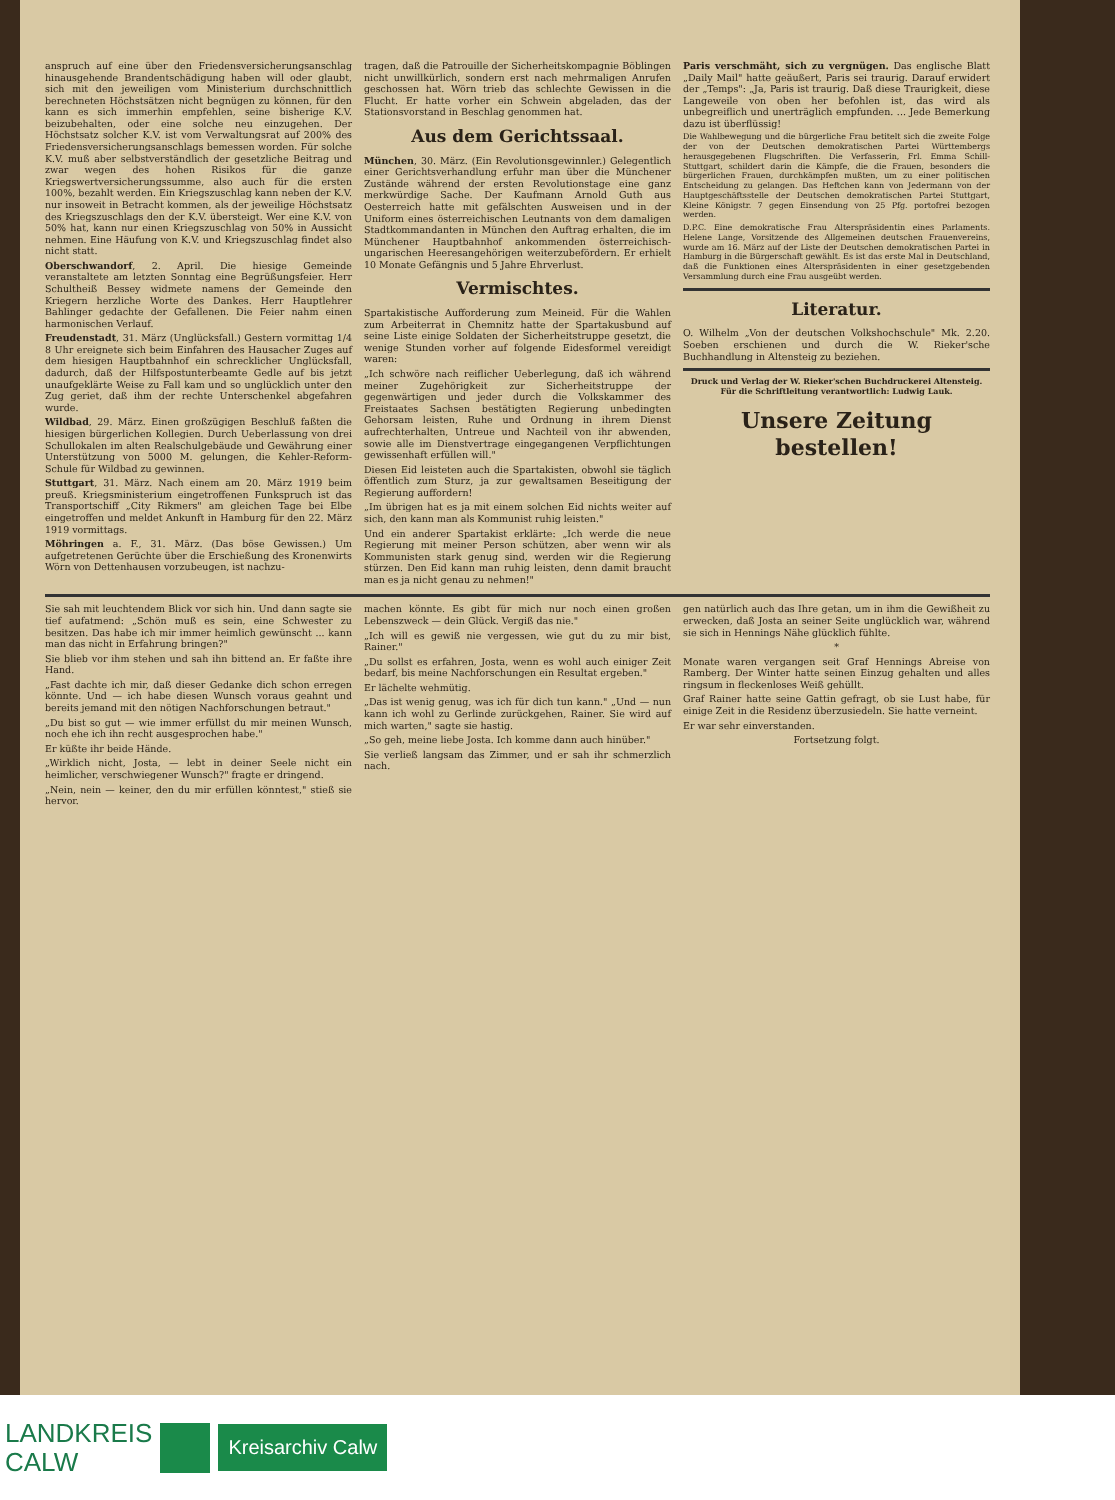anspruch auf eine über den Friedensversicherungsanschlag hinausgehende Brandentschädigung haben will oder glaubt, sich mit den jeweiligen vom Ministerium durchschnittlich berechneten Höchstsätzen nicht begnügen zu können, für den kann es sich immerhin empfehlen, seine bisherige K.V. beizubehalten, oder eine solche neu einzugehen. Der Höchstsatz solcher K.V. ist vom Verwaltungsrat auf 200% des Friedensversicherungsanschlags bemessen worden. Für solche K.V. muß aber selbstverständlich der gesetzliche Beitrag und zwar wegen des hohen Risikos für die ganze Kriegswertversicherungssumme, also auch für die ersten 100%, bezahlt werden. Ein Kriegszuschlag kann neben der K.V. nur insoweit in Betracht kommen, als der jeweilige Höchstsatz des Kriegszuschlags den der K.V. übersteigt. Wer eine K.V. von 50% hat, kann nur einen Kriegszuschlag von 50% in Aussicht nehmen. Eine Häufung von K.V. und Kriegszuschlag findet also nicht statt.
Oberschwandorf, 2. April. Die hiesige Gemeinde veranstaltete am letzten Sonntag eine Begrüßungsfeier. Herr Schultheiß Bessey widmete namens der Gemeinde den Kriegern herzliche Worte des Dankes. Herr Hauptlehrer Bahlinger gedachte der Gefallenen. Die Feier nahm einen harmonischen Verlauf.
Freudenstadt, 31. März (Unglücksfall.) Gestern vormittag 1/4 8 Uhr ereignete sich beim Einfahren des Hausacher Zuges auf dem hiesigen Hauptbahnhof ein schrecklicher Unglücksfall, dadurch, daß der Hilfspostunterbeamte Gedle auf bis jetzt unaufgeklärte Weise zu Fall kam und so unglücklich unter den Zug geriet, daß ihm der rechte Unterschenkel abgefahren wurde.
Wildbad, 29. März. Einen großzügigen Beschluß faßten die hiesigen bürgerlichen Kollegien. Durch Ueberlassung von drei Schullokalen im alten Realschulgebäude und Gewährung einer Unterstützung von 5000 M. gelungen, die Kehler-Reform-Schule für Wildbad zu gewinnen.
Stuttgart, 31. März. Nach einem am 20. März 1919 beim preuß. Kriegsministerium eingetroffenen Funkspruch ist das Transportschiff „City Rikmers" am gleichen Tage bei Elbe eingetroffen und meldet Ankunft in Hamburg für den 22. März 1919 vormittags.
Möhringen a. F., 31. März. (Das böse Gewissen.) Um aufgetretenen Gerüchte über die Erschießung des Kronenwirts Wörn von Dettenhausen vorzubeugen, ist nachzu-
tragen, daß die Patrouille der Sicherheitskompagnie Böblingen nicht unwillkürlich, sondern erst nach mehrmaligen Anrufen geschossen hat. Wörn trieb das schlechte Gewissen in die Flucht. Er hatte vorher ein Schwein abgeladen, das der Stationsvorstand in Beschlag genommen hat.
Aus dem Gerichtssaal.
München, 30. März. (Ein Revolutionsgewinnler.) Gelegentlich einer Gerichtsverhandlung erfuhr man über die Münchener Zustände während der ersten Revolutionstage eine ganz merkwürdige Sache. Der Kaufmann Arnold Guth aus Oesterreich hatte mit gefälschten Ausweisen und in der Uniform eines österreichischen Leutnants von dem damaligen Stadtkommandanten in München den Auftrag erhalten, die im Münchener Hauptbahnhof ankommenden österreichisch-ungarischen Heeresangehörigen weiterzubefördern. Er erhielt 10 Monate Gefängnis und 5 Jahre Ehrverlust.
Vermischtes.
Spartakistische Aufforderung zum Meineid. Für die Wahlen zum Arbeiterrat in Chemnitz hatte der Spartakusbund auf seine Liste einige Soldaten der Sicherheitstruppe gesetzt, die wenige Stunden vorher auf folgende Eidesformel vereidigt waren:
„Ich schwöre nach reiflicher Ueberlegung, daß ich während meiner Zugehörigkeit zur Sicherheitstruppe der gegenwärtigen und jeder durch die Volkskammer des Freistaates Sachsen bestätigten Regierung unbedingten Gehorsam leisten, Ruhe und Ordnung in ihrem Dienst aufrechterhalten, Untreue und Nachteil von ihr abwenden, sowie alle im Dienstvertrage eingegangenen Verpflichtungen gewissenhaft erfüllen will."
Diesen Eid leisteten auch die Spartakisten, obwohl sie täglich öffentlich zum Sturz, ja zur gewaltsamen Beseitigung der Regierung auffordern!
„Im übrigen hat es ja mit einem solchen Eid nichts weiter auf sich, den kann man als Kommunist ruhig leisten."
Und ein anderer Spartakist erklärte: „Ich werde die neue Regierung mit meiner Person schützen, aber wenn wir als Kommunisten stark genug sind, werden wir die Regierung stürzen. Den Eid kann man ruhig leisten, denn damit braucht man es ja nicht genau zu nehmen!"
Paris verschmäht, sich zu vergnügen. Das englische Blatt „Daily Mail" hatte geäußert, Paris sei traurig. Darauf erwidert der „Temps": „Ja, Paris ist traurig. Daß diese Traurigkeit, diese Langeweile von oben her befohlen ist, das wird als unbegreiflich und unerträglich empfunden. ... Jede Bemerkung dazu ist überflüssig!
Die Wahlbewegung und die bürgerliche Frau betitelt sich die zweite Folge der von der Deutschen demokratischen Partei Württembergs herausgegebenen Flugschriften. Die Verfasserin, Frl. Emma Schill-Stuttgart, schildert darin die Kämpfe, die die Frauen, besonders die bürgerlichen Frauen, durchkämpfen mußten, um zu einer politischen Entscheidung zu gelangen. Das Heftchen kann von Jedermann von der Hauptgeschäftsstelle der Deutschen demokratischen Partei Stuttgart, Kleine Königstr. 7 gegen Einsendung von 25 Pfg. portofrei bezogen werden.
D.P.C. Eine demokratische Frau Alterspräsidentin eines Parlaments. Helene Lange, Vorsitzende des Allgemeinen deutschen Frauenvereins, wurde am 16. März auf der Liste der Deutschen demokratischen Partei in Hamburg in die Bürgerschaft gewählt. Es ist das erste Mal in Deutschland, daß die Funktionen eines Alterspräsidenten in einer gesetzgebenden Versammlung durch eine Frau ausgeübt werden.
Literatur.
O. Wilhelm „Von der deutschen Volkshochschule" Mk. 2.20. Soeben erschienen und durch die W. Rieker'sche Buchhandlung in Altensteig zu beziehen.
Druck und Verlag der W. Rieker'schen Buchdruckerei Altensteig.
Für die Schriftleitung verantwortlich: Ludwig Lauk.
Unsere Zeitung bestellen!
Sie sah mit leuchtendem Blick vor sich hin. Und dann sagte sie tief aufatmend: „Schön muß es sein, eine Schwester zu besitzen. Das habe ich mir immer heimlich gewünscht ... kann man das nicht in Erfahrung bringen?"
Sie blieb vor ihm stehen und sah ihn bittend an. Er faßte ihre Hand.
„Fast dachte ich mir, daß dieser Gedanke dich schon erregen könnte. Und — ich habe diesen Wunsch voraus geahnt und bereits jemand mit den nötigen Nachforschungen betraut."
„Du bist so gut — wie immer erfüllst du mir meinen Wunsch, noch ehe ich ihn recht ausgesprochen habe."
Er küßte ihr beide Hände.
„Wirklich nicht, Josta, — lebt in deiner Seele nicht ein heimlicher, verschwiegener Wunsch?" fragte er dringend.
„Nein, nein — keiner, den du mir erfüllen könntest," stieß sie hervor.
machen könnte. Es gibt für mich nur noch einen großen Lebenszweck — dein Glück. Vergiß das nie."
„Ich will es gewiß nie vergessen, wie gut du zu mir bist, Rainer."
„Du sollst es erfahren, Josta, wenn es wohl auch einiger Zeit bedarf, bis meine Nachforschungen ein Resultat ergeben."
Er lächelte wehmütig.
„Das ist wenig genug, was ich für dich tun kann." „Und — nun kann ich wohl zu Gerlinde zurückgehen, Rainer. Sie wird auf mich warten," sagte sie hastig.
„So geh, meine liebe Josta. Ich komme dann auch hinüber."
Sie verließ langsam das Zimmer, und er sah ihr schmerzlich nach.
gen natürlich auch das Ihre getan, um in ihm die Gewißheit zu erwecken, daß Josta an seiner Seite unglücklich war, während sie sich in Hennings Nähe glücklich fühlte.
*
Monate waren vergangen seit Graf Hennings Abreise von Ramberg. Der Winter hatte seinen Einzug gehalten und alles ringsum in fleckenloses Weiß gehüllt.
Graf Rainer hatte seine Gattin gefragt, ob sie Lust habe, für einige Zeit in die Residenz überzusiedeln. Sie hatte verneint.
Er war sehr einverstanden.
Fortsetzung folgt.
LANDKREIS
CALW
Kreisarchiv Calw